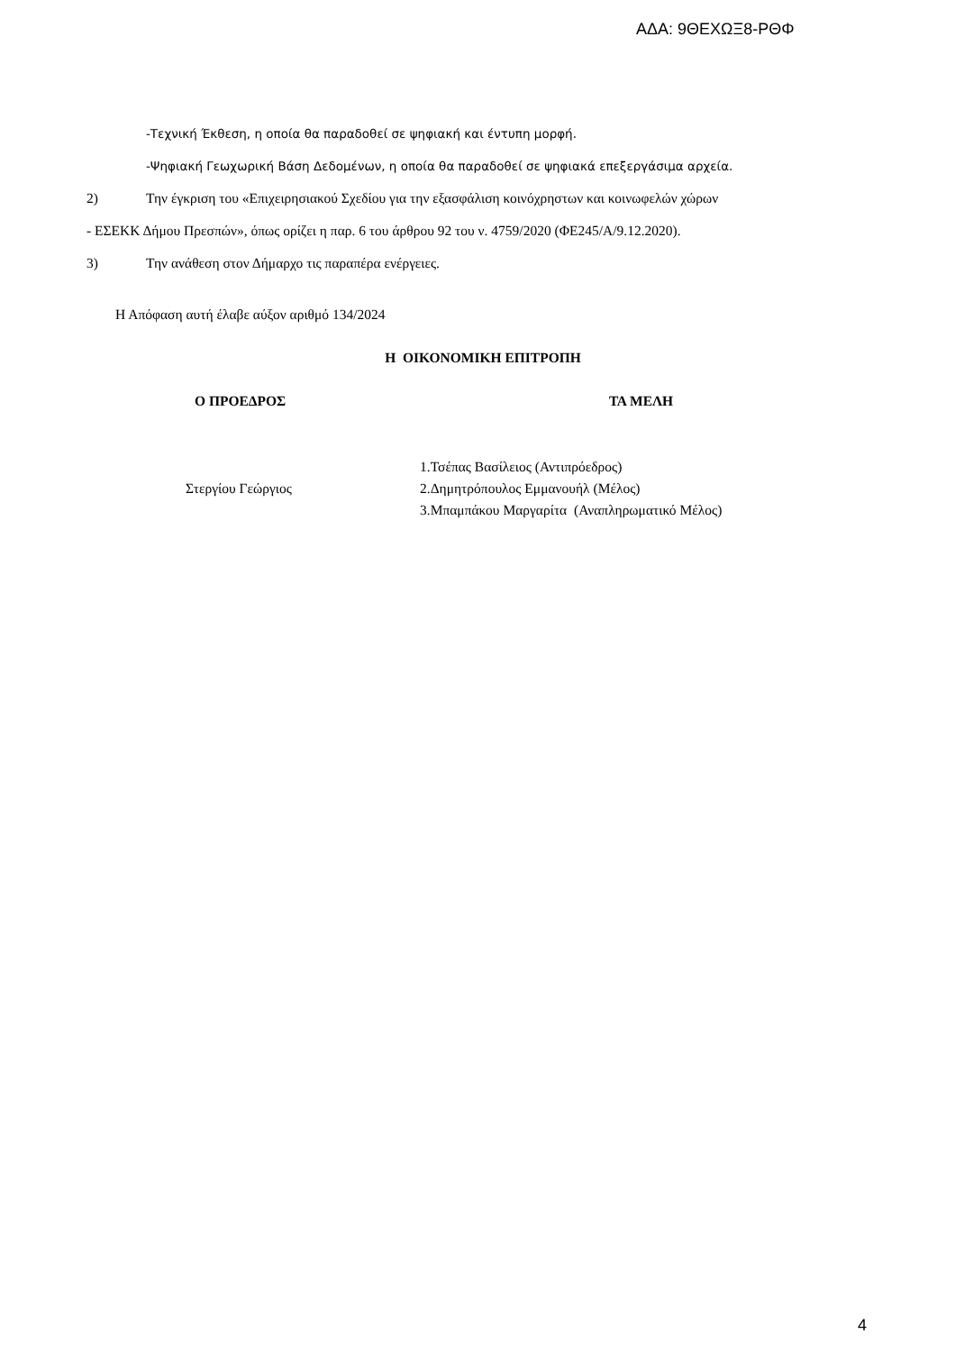ΑΔΑ: 9ΘΕΧΩΞ8-ΡΘΦ
-Τεχνική Έκθεση, η οποία θα παραδοθεί σε ψηφιακή και έντυπη μορφή.
-Ψηφιακή Γεωχωρική Βάση Δεδομένων, η οποία θα παραδοθεί σε ψηφιακά επεξεργάσιμα αρχεία.
2) Την έγκριση του «Επιχειρησιακού Σχεδίου για την εξασφάλιση κοινόχρηστων και κοινωφελών χώρων
- ΕΣΕΚΚ Δήμου Πρεσπών», όπως ορίζει η παρ. 6 του άρθρου 92 του ν. 4759/2020 (ΦΕ245/Α/9.12.2020).
3) Την ανάθεση στον Δήμαρχο τις παραπέρα ενέργειες.
Η Απόφαση αυτή έλαβε αύξον αριθμό 134/2024
Η ΟΙΚΟΝΟΜΙΚΗ ΕΠΙΤΡΟΠΗ
Ο ΠΡΟΕΔΡΟΣ ΤΑ ΜΕΛΗ
Στεργίου Γεώργιος
1.Τσέπας Βασίλειος (Αντιπρόεδρος)
2.Δημητρόπουλος Εμμανουήλ (Μέλος)
3.Μπαμπάκου Μαργαρίτα (Αναπληρωματικό Μέλος)
4